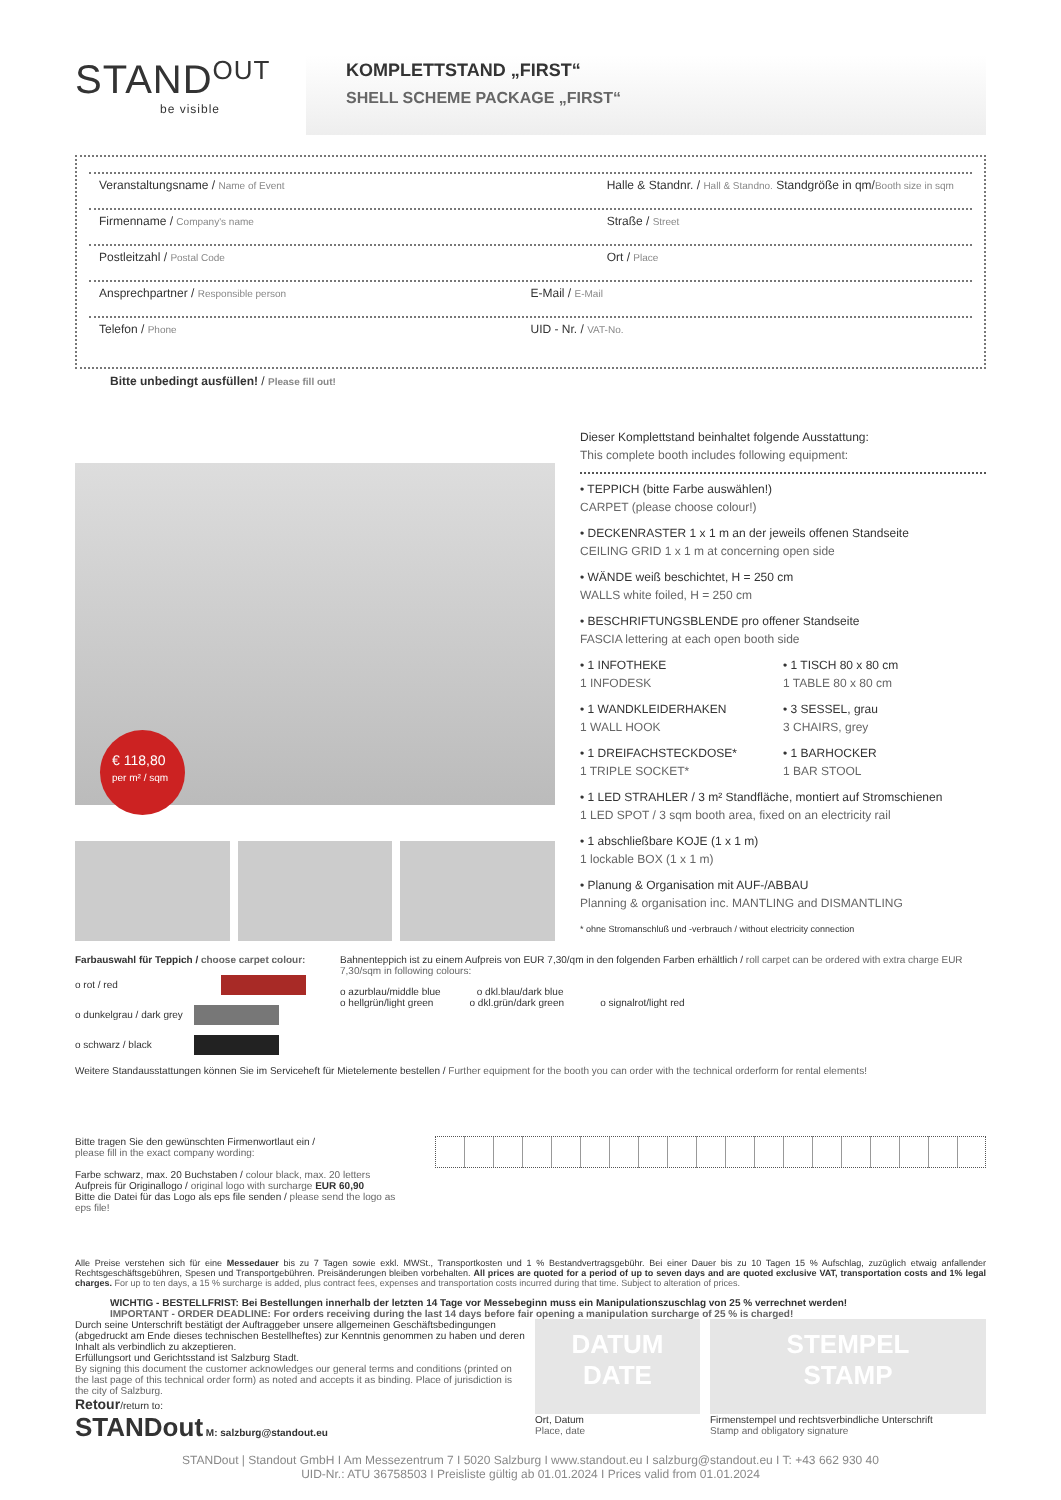STAND<sup>OUT</sup>
be visible
KOMPLETTSTAND „FIRST“SHELL SCHEME PACKAGE „FIRST“
Veranstaltungsname / Name of Event
Halle & Standnr. / Hall & Standno. Standgröße in qm/Booth size in sqm
Firmenname / Company's name
Straße / Street
Postleitzahl / Postal Code
Ort / Place
Ansprechpartner / Responsible person
E-Mail / E-Mail
Telefon / Phone
UID - Nr. / VAT-No.
Bitte unbedingt ausfüllen! / Please fill out!
€ 118,80
per m² / sqm
Dieser Komplettstand beinhaltet folgende Ausstattung:
This complete booth includes following equipment:
• TEPPICH (bitte Farbe auswählen!)
CARPET (please choose colour!)
• DECKENRASTER 1 x 1 m an der jeweils offenen Standseite
CEILING GRID 1 x 1 m at concerning open side
• WÄNDE weiß beschichtet, H = 250 cm
WALLS white foiled, H = 250 cm
• BESCHRIFTUNGSBLENDE pro offener Standseite
FASCIA lettering at each open booth side
• 1 INFOTHEKE
1 INFODESK
• 1 TISCH 80 x 80 cm
1 TABLE 80 x 80 cm
• 1 WANDKLEIDERHAKEN
1 WALL HOOK
• 3 SESSEL, grau
3 CHAIRS, grey
• 1 DREIFACHSTECKDOSE*
1 TRIPLE SOCKET*
• 1 BARHOCKER
1 BAR STOOL
• 1 LED STRAHLER / 3 m² Standfläche, montiert auf Stromschienen
1 LED SPOT / 3 sqm booth area, fixed on an electricity rail
• 1 abschließbare KOJE (1 x 1 m)
1 lockable BOX (1 x 1 m)
• Planung & Organisation mit AUF-/ABBAU
Planning & organisation inc. MANTLING and DISMANTLING
* ohne Stromanschluß und -verbrauch / without electricity connection
Farbauswahl für Teppich / choose carpet colour:
o rot / red
o dunkelgrau / dark grey
o schwarz / black
Bahnenteppich ist zu einem Aufpreis von EUR 7,30/qm in den folgenden Farben erhältlich / roll carpet can be ordered with extra charge EUR 7,30/sqm in following colours:
o azurblau/middle blue o dkl.blau/dark blue
o hellgrün/light green o dkl.grün/dark green o signalrot/light red
Weitere Standausstattungen können Sie im Serviceheft für Mietelemente bestellen / Further equipment for the booth you can order with the technical orderform for rental elements!
Bitte tragen Sie den gewünschten Firmenwortlaut ein /
please fill in the exact company wording:
Farbe schwarz, max. 20 Buchstaben / colour black, max. 20 letters
Aufpreis für Originallogo / original logo with surcharge EUR 60,90
Bitte die Datei für das Logo als eps file senden / please send the logo as eps file!
Alle Preise verstehen sich für eine Messedauer bis zu 7 Tagen sowie exkl. MWSt., Transportkosten und 1 % Bestandvertragsgebühr. Bei einer Dauer bis zu 10 Tagen 15 % Aufschlag, zuzüglich etwaig anfallender Rechtsgeschäftsgebühren, Spesen und Transportgebühren. Preisänderungen bleiben vorbehalten. All prices are quoted for a period of up to seven days and are quoted exclusive VAT, transportation costs and 1% legal charges. For up to ten days, a 15 % surcharge is added, plus contract fees, expenses and transportation costs incurred during that time. Subject to alteration of prices.
WICHTIG - BESTELLFRIST: Bei Bestellungen innerhalb der letzten 14 Tage vor Messebeginn muss ein Manipulationszuschlag von 25 % verrechnet werden!
IMPORTANT - ORDER DEADLINE: For orders receiving during the last 14 days before fair opening a manipulation surcharge of 25 % is charged!
Durch seine Unterschrift bestätigt der Auftraggeber unsere allgemeinen Geschäftsbedingungen (abgedruckt am Ende dieses technischen Bestellheftes) zur Kenntnis genommen zu haben und deren Inhalt als verbindlich zu akzeptieren.
Erfüllungsort und Gerichtsstand ist Salzburg Stadt.
By signing this document the customer acknowledges our general terms and conditions (printed on the last page of this technical order form) as noted and accepts it as binding. Place of jurisdiction is the city of Salzburg.
Retour/return to:
STANDout M: salzburg@standout.eu
DATUM
DATE
Ort, Datum
Place, date
STEMPEL
STAMP
Firmenstempel und rechtsverbindliche Unterschrift
Stamp and obligatory signature
STANDout | Standout GmbH I Am Messezentrum 7 I 5020 Salzburg I www.standout.eu I salzburg@standout.eu I T: +43 662 930 40
UID-Nr.: ATU 36758503 I Preisliste gültig ab 01.01.2024 I Prices valid from 01.01.2024